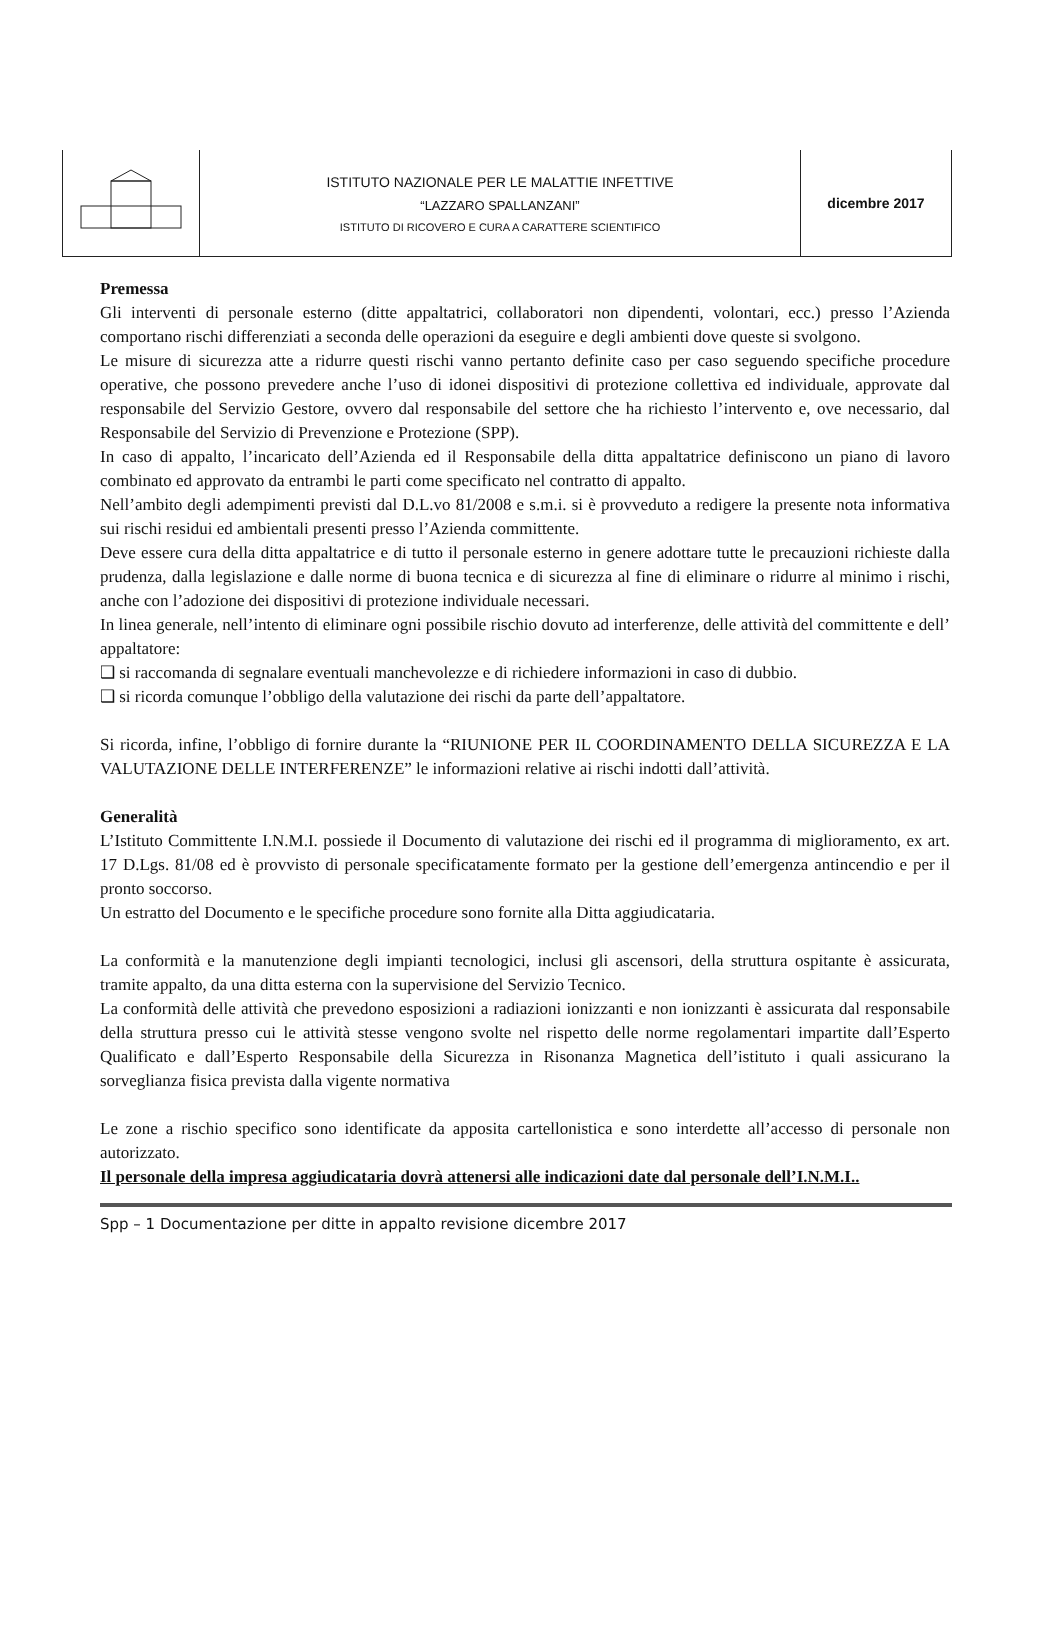| | ISTITUTO NAZIONALE PER LE MALATTIE INFETTIVE “LAZZARO SPALLANZANI” ISTITUTO DI RICOVERO E CURA A CARATTERE SCIENTIFICO | dicembre 2017 |
Premessa
Gli interventi di personale esterno (ditte appaltatrici, collaboratori non dipendenti, volontari, ecc.) presso l’Azienda comportano rischi differenziati a seconda delle operazioni da eseguire e degli ambienti dove queste si svolgono.
Le misure di sicurezza atte a ridurre questi rischi vanno pertanto definite caso per caso seguendo specifiche procedure operative, che possono prevedere anche l’uso di idonei dispositivi di protezione collettiva ed individuale, approvate dal responsabile del Servizio Gestore, ovvero dal responsabile del settore che ha richiesto l’intervento e, ove necessario, dal Responsabile del Servizio di Prevenzione e Protezione (SPP).
In caso di appalto, l’incaricato dell’Azienda ed il Responsabile della ditta appaltatrice definiscono un piano di lavoro combinato ed approvato da entrambi le parti come specificato nel contratto di appalto.
Nell’ambito degli adempimenti previsti dal D.L.vo 81/2008 e s.m.i. si è provveduto a redigere la presente nota informativa sui rischi residui ed ambientali presenti presso l’Azienda committente.
Deve essere cura della ditta appaltatrice e di tutto il personale esterno in genere adottare tutte le precauzioni richieste dalla prudenza, dalla legislazione e dalle norme di buona tecnica e di sicurezza al fine di eliminare o ridurre al minimo i rischi, anche con l’adozione dei dispositivi di protezione individuale necessari.
In linea generale, nell’intento di eliminare ogni possibile rischio dovuto ad interferenze, delle attività del committente e dell’ appaltatore:
❑ si raccomanda di segnalare eventuali manchevolezze e di richiedere informazioni in caso di dubbio.
❑ si ricorda comunque l’obbligo della valutazione dei rischi da parte dell’appaltatore.
Si ricorda, infine, l’obbligo di fornire durante la “RIUNIONE PER IL COORDINAMENTO DELLA SICUREZZA E LA VALUTAZIONE DELLE INTERFERENZE” le informazioni relative ai rischi indotti dall’attività.
Generalità
L’Istituto Committente I.N.M.I. possiede il Documento di valutazione dei rischi ed il programma di miglioramento, ex art. 17 D.Lgs. 81/08 ed è provvisto di personale specificatamente formato per la gestione dell’emergenza antincendio e per il pronto soccorso.
Un estratto del Documento e le specifiche procedure sono fornite alla Ditta aggiudicataria.
La conformità e la manutenzione degli impianti tecnologici, inclusi gli ascensori, della struttura ospitante è assicurata, tramite appalto, da una ditta esterna con la supervisione del Servizio Tecnico.
La conformità delle attività che prevedono esposizioni a radiazioni ionizzanti e non ionizzanti è assicurata dal responsabile della struttura presso cui le attività stesse vengono svolte nel rispetto delle norme regolamentari impartite dall’Esperto Qualificato e dall’Esperto Responsabile della Sicurezza in Risonanza Magnetica dell’istituto i quali assicurano la sorveglianza fisica prevista dalla vigente normativa
Le zone a rischio specifico sono identificate da apposita cartellonistica e sono interdette all’accesso di personale non autorizzato.
Il personale della impresa aggiudicataria dovrà attenersi alle indicazioni date dal personale dell’I.N.M.I..
Spp – 1 Documentazione per ditte in appalto revisione dicembre 2017